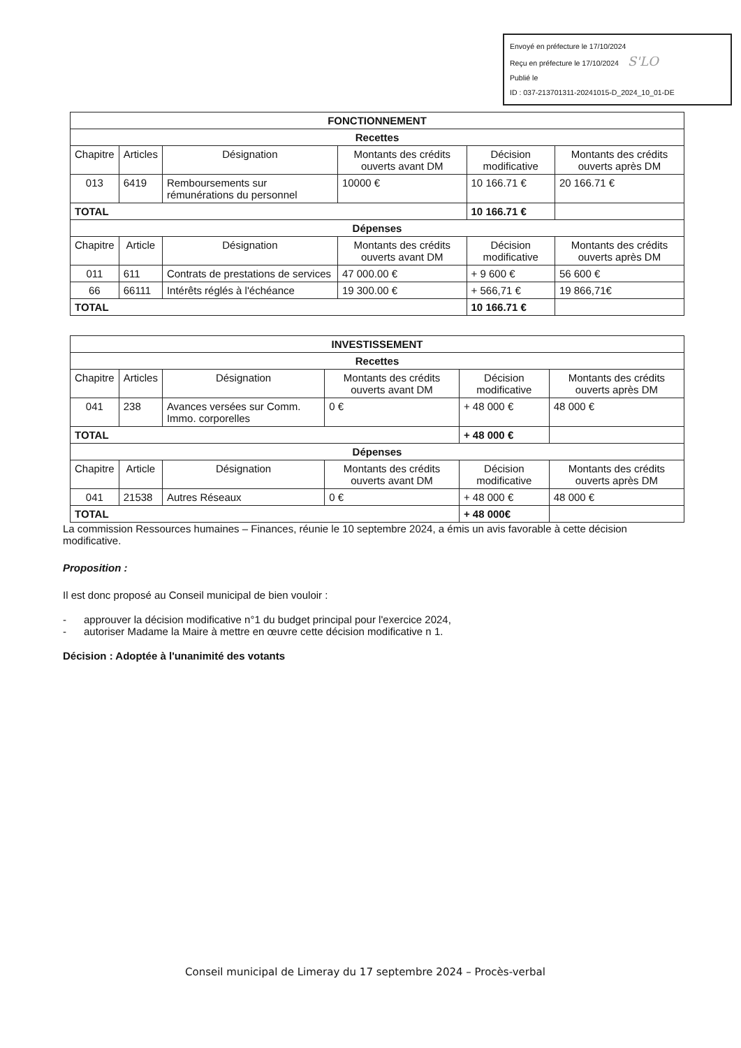Envoyé en préfecture le 17/10/2024
Reçu en préfecture le 17/10/2024 S'LO
Publié le
ID : 037-213701311-20241015-D_2024_10_01-DE
| FONCTIONNEMENT | | | | | |
| Recettes | | | | | |
| Chapitre | Articles | Désignation | Montants des crédits ouverts avant DM | Décision modificative | Montants des crédits ouverts après DM |
| 013 | 6419 | Remboursements sur rémunérations du personnel | 10000 € | 10 166.71 € | 20 166.71 € |
| TOTAL | | | | 10 166.71 € | |
| Dépenses | | | | | |
| Chapitre | Article | Désignation | Montants des crédits ouverts avant DM | Décision modificative | Montants des crédits ouverts après DM |
| 011 | 611 | Contrats de prestations de services | 47 000.00 € | + 9 600 € | 56 600 € |
| 66 | 66111 | Intérêts réglés à l'échéance | 19 300.00 € | + 566,71 € | 19 866,71€ |
| TOTAL | | | | 10 166.71 € | |
| INVESTISSEMENT | | | | | |
| Recettes | | | | | |
| Chapitre | Articles | Désignation | Montants des crédits ouverts avant DM | Décision modificative | Montants des crédits ouverts après DM |
| 041 | 238 | Avances versées sur Comm. Immo. corporelles | 0 € | + 48 000 € | 48 000 € |
| TOTAL | | | | + 48 000 € | |
| Dépenses | | | | | |
| Chapitre | Article | Désignation | Montants des crédits ouverts avant DM | Décision modificative | Montants des crédits ouverts après DM |
| 041 | 21538 | Autres Réseaux | 0 € | + 48 000 € | 48 000 € |
| TOTAL | | | | + 48 000€ | |
La commission Ressources humaines – Finances, réunie le 10 septembre 2024, a émis un avis favorable à cette décision modificative.
Proposition :
Il est donc proposé au Conseil municipal de bien vouloir :
- approuver la décision modificative n°1 du budget principal pour l'exercice 2024,
- autoriser Madame la Maire à mettre en œuvre cette décision modificative n 1.
Décision : Adoptée à l'unanimité des votants
Conseil municipal de Limeray du 17 septembre 2024 – Procès-verbal